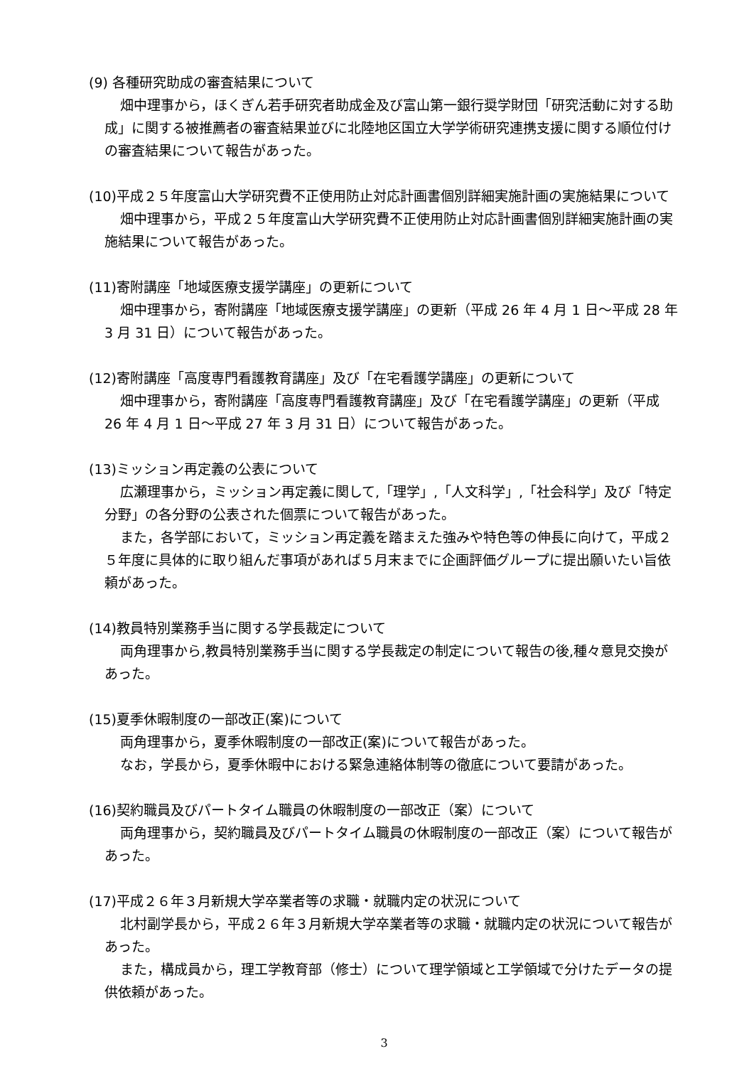(9) 各種研究助成の審査結果について
畑中理事から，ほくぎん若手研究者助成金及び富山第一銀行奨学財団「研究活動に対する助成」に関する被推薦者の審査結果並びに北陸地区国立大学学術研究連携支援に関する順位付けの審査結果について報告があった。
(10)平成２５年度富山大学研究費不正使用防止対応計画書個別詳細実施計画の実施結果について
畑中理事から，平成２５年度富山大学研究費不正使用防止対応計画書個別詳細実施計画の実施結果について報告があった。
(11)寄附講座「地域医療支援学講座」の更新について
畑中理事から，寄附講座「地域医療支援学講座」の更新（平成 26 年 4 月 1 日～平成 28 年 3 月 31 日）について報告があった。
(12)寄附講座「高度専門看護教育講座」及び「在宅看護学講座」の更新について
畑中理事から，寄附講座「高度専門看護教育講座」及び「在宅看護学講座」の更新（平成 26 年 4 月 1 日～平成 27 年 3 月 31 日）について報告があった。
(13)ミッション再定義の公表について
広瀬理事から，ミッション再定義に関して,「理学」,「人文科学」,「社会科学」及び「特定分野」の各分野の公表された個票について報告があった。
また，各学部において，ミッション再定義を踏まえた強みや特色等の伸長に向けて，平成２５年度に具体的に取り組んだ事項があれば５月末までに企画評価グループに提出願いたい旨依頼があった。
(14)教員特別業務手当に関する学長裁定について
両角理事から,教員特別業務手当に関する学長裁定の制定について報告の後,種々意見交換があった。
(15)夏季休暇制度の一部改正(案)について
両角理事から，夏季休暇制度の一部改正(案)について報告があった。
なお，学長から，夏季休暇中における緊急連絡体制等の徹底について要請があった。
(16)契約職員及びパートタイム職員の休暇制度の一部改正（案）について
両角理事から，契約職員及びパートタイム職員の休暇制度の一部改正（案）について報告があった。
(17)平成２６年３月新規大学卒業者等の求職・就職内定の状況について
北村副学長から，平成２６年３月新規大学卒業者等の求職・就職内定の状況について報告があった。
また，構成員から，理工学教育部（修士）について理学領域と工学領域で分けたデータの提供依頼があった。
3